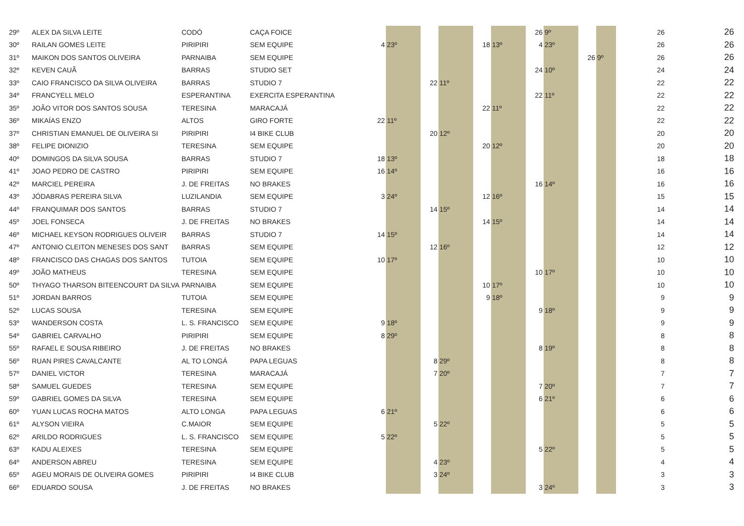| 29º | ALEX DA SILVA LEITE | CODÓ | CAÇA FOICE | | | | | | | 26 | 9º | | | 26 | 26 |
| 30º | RAILAN GOMES LEITE | PIRIPIRI | SEM EQUIPE | 4 | 23º | | | 18 | 13º | 4 | 23º | | | 26 | 26 |
| 31º | MAIKON DOS SANTOS OLIVEIRA | PARNAIBA | SEM EQUIPE | | | | | | | | | 26 | 9º | 26 | 26 |
| 32º | KEVEN CAUÃ | BARRAS | STUDIO SET | | | | | | | 24 | 10º | | | 24 | 24 |
| 33º | CAIO FRANCISCO DA SILVA OLIVEIRA | BARRAS | STUDIO 7 | | | 22 | 11º | | | | | | | 22 | 22 |
| 34º | FRANCYELL MELO | ESPERANTINA | EXERCITA ESPERANTINA | | | | | | | 22 | 11º | | | 22 | 22 |
| 35º | JOÃO VITOR DOS SANTOS SOUSA | TERESINA | MARACAJÁ | | | | | 22 | 11º | | | | | 22 | 22 |
| 36º | MIKAÍAS ENZO | ALTOS | GIRO FORTE | 22 | 11º | | | | | | | | | 22 | 22 |
| 37º | CHRISTIAN EMANUEL DE OLIVEIRA SI | PIRIPIRI | I4 BIKE CLUB | | | 20 | 12º | | | | | | | 20 | 20 |
| 38º | FELIPE DIONIZIO | TERESINA | SEM EQUIPE | | | | | 20 | 12º | | | | | 20 | 20 |
| 40º | DOMINGOS DA SILVA SOUSA | BARRAS | STUDIO 7 | 18 | 13º | | | | | | | | | 18 | 18 |
| 41º | JOAO PEDRO DE CASTRO | PIRIPIRI | SEM EQUIPE | 16 | 14º | | | | | | | | | 16 | 16 |
| 42º | MARCIEL PEREIRA | J. DE FREITAS | NO BRAKES | | | | | | | 16 | 14º | | | 16 | 16 |
| 43º | JÓDABRAS PEREIRA SILVA | LUZILANDIA | SEM EQUIPE | 3 | 24º | | | 12 | 16º | | | | | 15 | 15 |
| 44º | FRANQUIMAR DOS SANTOS | BARRAS | STUDIO 7 | | | 14 | 15º | | | | | | | 14 | 14 |
| 45º | JOEL FONSECA | J. DE FREITAS | NO BRAKES | | | | | 14 | 15º | | | | | 14 | 14 |
| 46º | MICHAEL KEYSON RODRIGUES OLIVEIR | BARRAS | STUDIO 7 | 14 | 15º | | | | | | | | | 14 | 14 |
| 47º | ANTONIO CLEITON MENESES DOS SANT | BARRAS | SEM EQUIPE | | | 12 | 16º | | | | | | | 12 | 12 |
| 48º | FRANCISCO DAS CHAGAS DOS SANTOS | TUTOIA | SEM EQUIPE | 10 | 17º | | | | | | | | | 10 | 10 |
| 49º | JOÃO MATHEUS | TERESINA | SEM EQUIPE | | | | | | | 10 | 17º | | | 10 | 10 |
| 50º | THYAGO THARSON BITEENCOURT DA SILVA | PARNAIBA | SEM EQUIPE | | | | | 10 | 17º | | | | | 10 | 10 |
| 51º | JORDAN BARROS | TUTOIA | SEM EQUIPE | | | | | 9 | 18º | | | | | 9 | 9 |
| 52º | LUCAS SOUSA | TERESINA | SEM EQUIPE | | | | | | | 9 | 18º | | | 9 | 9 |
| 53º | WANDERSON COSTA | L. S. FRANCISCO | SEM EQUIPE | 9 | 18º | | | | | | | | | 9 | 9 |
| 54º | GABRIEL CARVALHO | PIRIPIRI | SEM EQUIPE | 8 | 29º | | | | | | | | | 8 | 8 |
| 55º | RAFAEL E SOUSA RIBEIRO | J. DE FREITAS | NO BRAKES | | | | | | | 8 | 19º | | | 8 | 8 |
| 56º | RUAN PIRES CAVALCANTE | AL TO LONGÁ | PAPA LEGUAS | | | 8 | 29º | | | | | | | 8 | 8 |
| 57º | DANIEL VICTOR | TERESINA | MARACAJÁ | | | 7 | 20º | | | | | | | 7 | 7 |
| 58º | SAMUEL GUEDES | TERESINA | SEM EQUIPE | | | | | | | 7 | 20º | | | 7 | 7 |
| 59º | GABRIEL GOMES DA SILVA | TERESINA | SEM EQUIPE | | | | | | | 6 | 21º | | | 6 | 6 |
| 60º | YUAN LUCAS ROCHA MATOS | ALTO LONGA | PAPA LEGUAS | 6 | 21º | | | | | | | | | 6 | 6 |
| 61º | ALYSON VIEIRA | C.MAIOR | SEM EQUIPE | | | 5 | 22º | | | | | | | 5 | 5 |
| 62º | ARILDO RODRIGUES | L. S. FRANCISCO | SEM EQUIPE | 5 | 22º | | | | | | | | | 5 | 5 |
| 63º | KADU ALEIXES | TERESINA | SEM EQUIPE | | | | | | | 5 | 22º | | | 5 | 5 |
| 64º | ANDERSON ABREU | TERESINA | SEM EQUIPE | | | 4 | 23º | | | | | | | 4 | 4 |
| 65º | AGEU MORAIS DE OLIVEIRA GOMES | PIRIPIRI | I4 BIKE CLUB | | | 3 | 24º | | | | | | | 3 | 3 |
| 66º | EDUARDO SOUSA | J. DE FREITAS | NO BRAKES | | | | | | | 3 | 24º | | | 3 | 3 |